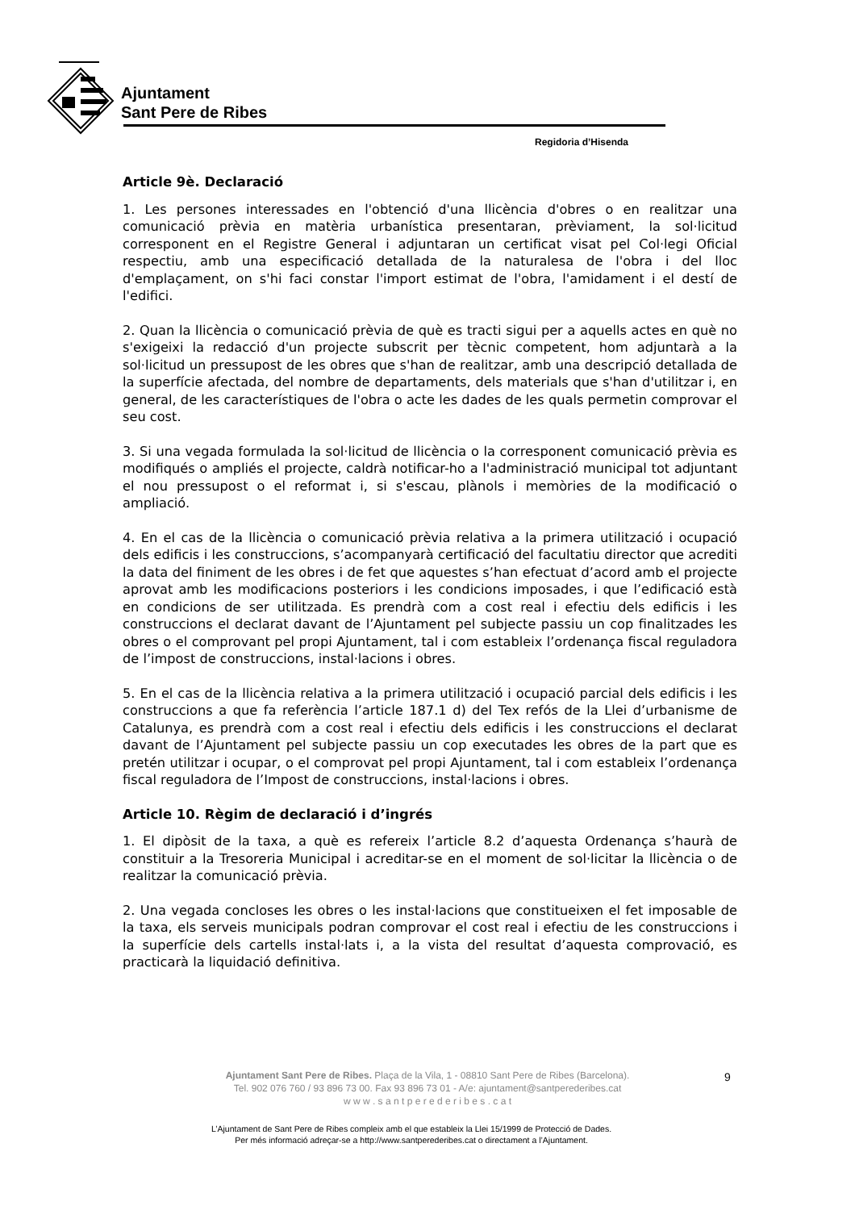Ajuntament
Sant Pere de Ribes
Regidoria d’Hisenda
Article 9è. Declaració
1. Les persones interessades en l'obtenció d'una llicència d'obres o en realitzar una comunicació prèvia en matèria urbanística presentaran, prèviament, la sol·licitud corresponent en el Registre General i adjuntaran un certificat visat pel Col·legi Oficial respectiu, amb una especificació detallada de la naturalesa de l'obra i del lloc d'emplaçament, on s'hi faci constar l'import estimat de l'obra, l'amidament i el destí de l'edifici.
2. Quan la llicència o comunicació prèvia de què es tracti sigui per a aquells actes en què no s'exigeixi la redacció d'un projecte subscrit per tècnic competent, hom adjuntarà a la sol·licitud un pressupost de les obres que s'han de realitzar, amb una descripció detallada de la superfície afectada, del nombre de departaments, dels materials que s'han d'utilitzar i, en general, de les característiques de l'obra o acte les dades de les quals permetin comprovar el seu cost.
3. Si una vegada formulada la sol·licitud de llicència o la corresponent comunicació prèvia es modifiqués o ampliés el projecte, caldrà notificar-ho a l'administració municipal tot adjuntant el nou pressupost o el reformat i, si s'escau, plànols i memòries de la modificació o ampliació.
4. En el cas de la llicència o comunicació prèvia relativa a la primera utilització i ocupació dels edificis i les construccions, s’acompanyarà certificació del facultatiu director que acrediti la data del finiment de les obres i de fet que aquestes s’han efectuat d’acord amb el projecte aprovat amb les modificacions posteriors i les condicions imposades, i que l’edificació està en condicions de ser utilitzada. Es prendrà com a cost real i efectiu dels edificis i les construccions el declarat davant de l’Ajuntament pel subjecte passiu un cop finalitzades les obres o el comprovant pel propi Ajuntament, tal i com estableix l’ordenança fiscal reguladora de l’impost de construccions, instal·lacions i obres.
5. En el cas de la llicència relativa a la primera utilització i ocupació parcial dels edificis i les construccions a que fa referència l’article 187.1 d) del Tex refós de la Llei d’urbanisme de Catalunya, es prendrà com a cost real i efectiu dels edificis i les construccions el declarat davant de l’Ajuntament pel subjecte passiu un cop executades les obres de la part que es pretén utilitzar i ocupar, o el comprovat pel propi Ajuntament, tal i com estableix l’ordenança fiscal reguladora de l’Impost de construccions, instal·lacions i obres.
Article 10. Règim de declaració i d’ingrés
1. El dipòsit de la taxa, a què es refereix l’article 8.2 d’aquesta Ordenança s’haurà de constituir a la Tresoreria Municipal i acreditar-se en el moment de sol·licitar la llicència o de realitzar la comunicació prèvia.
2. Una vegada concloses les obres o les instal·lacions que constitueixen el fet imposable de la taxa, els serveis municipals podran comprovar el cost real i efectiu de les construccions i la superfície dels cartells instal·lats i, a la vista del resultat d’aquesta comprovació, es practicarà la liquidació definitiva.
Ajuntament Sant Pere de Ribes. Plaça de la Vila, 1 - 08810 Sant Pere de Ribes (Barcelona).
Tel. 902 076 760 / 93 896 73 00. Fax 93 896 73 01 - A/e: ajuntament@santperederibes.cat
w w w . s a n t p e r e d e r i b e s . c a t
9
L’Ajuntament de Sant Pere de Ribes compleix amb el que estableix la Llei 15/1999 de Protecció de Dades.
Per més informació adreçar-se a http://www.santperederibes.cat o directament a l’Ajuntament.